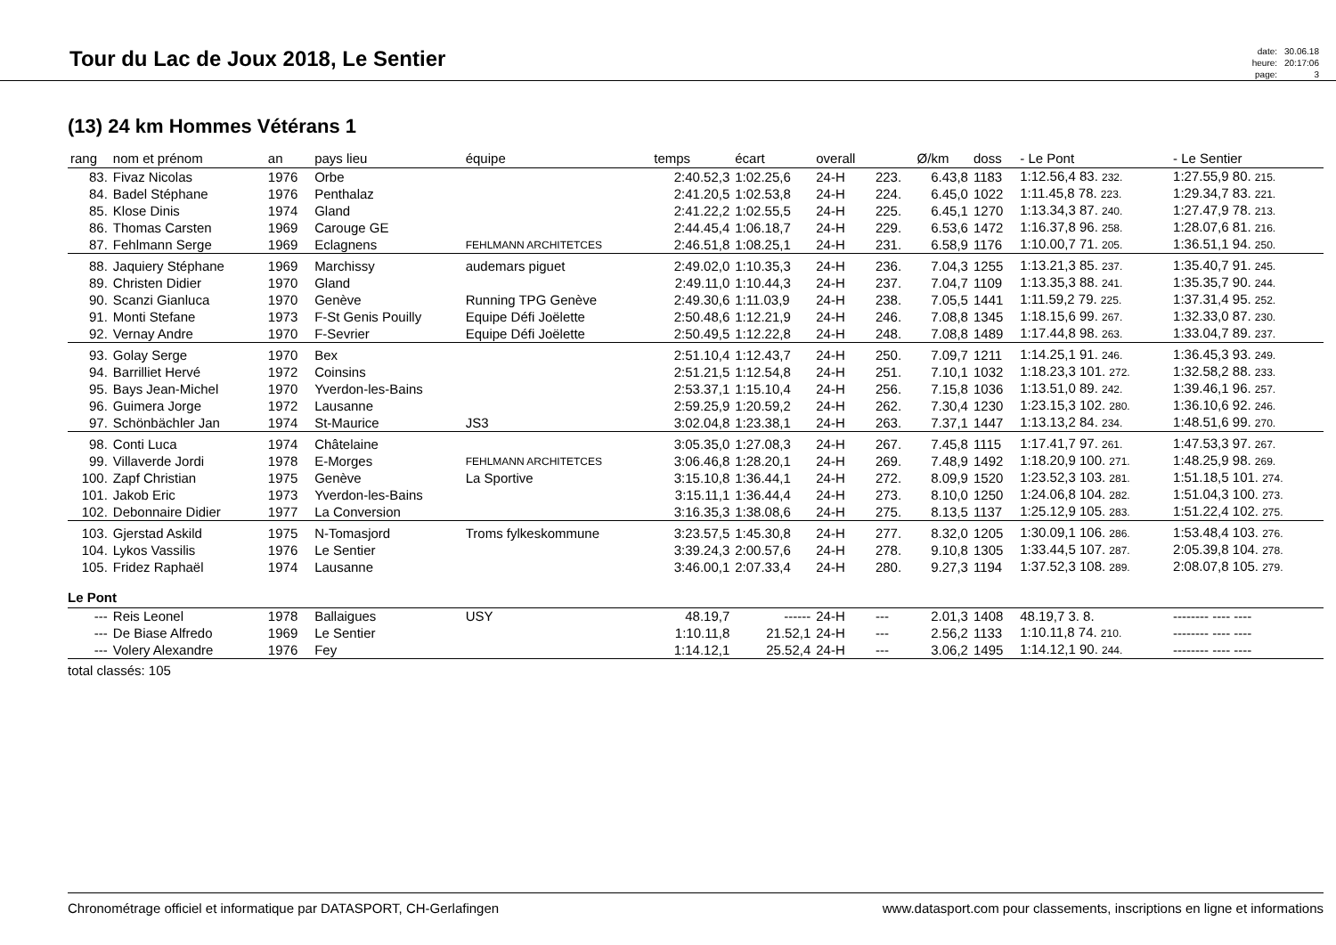Tour du Lac de Joux 2018, Le Sentier
| date: | 30.06.18 |
| heure: | 20:17:06 |
| page: | 3 |
(13) 24 km Hommes Vétérans 1
| rang | nom et prénom | an | pays lieu | équipe | temps | écart | overall | | Ø/km | doss | - Le Pont | - Le Sentier |
| --- | --- | --- | --- | --- | --- | --- | --- | --- | --- | --- | --- | --- |
| 83. | Fivaz Nicolas | 1976 | Orbe | | 2:40.52,3 | 1:02.25,6 | 24-H | 223. | 6.43,8 | 1183 | 1:12.56,4 83. 232. | 1:27.55,9 80. 215. |
| 84. | Badel Stéphane | 1976 | Penthalaz | | 2:41.20,5 | 1:02.53,8 | 24-H | 224. | 6.45,0 | 1022 | 1:11.45,8 78. 223. | 1:29.34,7 83. 221. |
| 85. | Klose Dinis | 1974 | Gland | | 2:41.22,2 | 1:02.55,5 | 24-H | 225. | 6.45,1 | 1270 | 1:13.34,3 87. 240. | 1:27.47,9 78. 213. |
| 86. | Thomas Carsten | 1969 | Carouge GE | | 2:44.45,4 | 1:06.18,7 | 24-H | 229. | 6.53,6 | 1472 | 1:16.37,8 96. 258. | 1:28.07,6 81. 216. |
| 87. | Fehlmann Serge | 1969 | Eclagnens | FEHLMANN ARCHITETCES | 2:46.51,8 | 1:08.25,1 | 24-H | 231. | 6.58,9 | 1176 | 1:10.00,7 71. 205. | 1:36.51,1 94. 250. |
| 88. | Jaquiery Stéphane | 1969 | Marchissy | audemars piguet | 2:49.02,0 | 1:10.35,3 | 24-H | 236. | 7.04,3 | 1255 | 1:13.21,3 85. 237. | 1:35.40,7 91. 245. |
| 89. | Christen Didier | 1970 | Gland | | 2:49.11,0 | 1:10.44,3 | 24-H | 237. | 7.04,7 | 1109 | 1:13.35,3 88. 241. | 1:35.35,7 90. 244. |
| 90. | Scanzi Gianluca | 1970 | Genève | Running TPG Genève | 2:49.30,6 | 1:11.03,9 | 24-H | 238. | 7.05,5 | 1441 | 1:11.59,2 79. 225. | 1:37.31,4 95. 252. |
| 91. | Monti Stefane | 1973 | F-St Genis Pouilly | Equipe Défi Joëlette | 2:50.48,6 | 1:12.21,9 | 24-H | 246. | 7.08,8 | 1345 | 1:18.15,6 99. 267. | 1:32.33,0 87. 230. |
| 92. | Vernay Andre | 1970 | F-Sevrier | Equipe Défi Joëlette | 2:50.49,5 | 1:12.22,8 | 24-H | 248. | 7.08,8 | 1489 | 1:17.44,8 98. 263. | 1:33.04,7 89. 237. |
| 93. | Golay Serge | 1970 | Bex | | 2:51.10,4 | 1:12.43,7 | 24-H | 250. | 7.09,7 | 1211 | 1:14.25,1 91. 246. | 1:36.45,3 93. 249. |
| 94. | Barrilliet Hervé | 1972 | Coinsins | | 2:51.21,5 | 1:12.54,8 | 24-H | 251. | 7.10,1 | 1032 | 1:18.23,3 101. 272. | 1:32.58,2 88. 233. |
| 95. | Bays Jean-Michel | 1970 | Yverdon-les-Bains | | 2:53.37,1 | 1:15.10,4 | 24-H | 256. | 7.15,8 | 1036 | 1:13.51,0 89. 242. | 1:39.46,1 96. 257. |
| 96. | Guimera Jorge | 1972 | Lausanne | | 2:59.25,9 | 1:20.59,2 | 24-H | 262. | 7.30,4 | 1230 | 1:23.15,3 102. 280. | 1:36.10,6 92. 246. |
| 97. | Schönbächler Jan | 1974 | St-Maurice | JS3 | 3:02.04,8 | 1:23.38,1 | 24-H | 263. | 7.37,1 | 1447 | 1:13.13,2 84. 234. | 1:48.51,6 99. 270. |
| 98. | Conti Luca | 1974 | Châtelaine | | 3:05.35,0 | 1:27.08,3 | 24-H | 267. | 7.45,8 | 1115 | 1:17.41,7 97. 261. | 1:47.53,3 97. 267. |
| 99. | Villaverde Jordi | 1978 | E-Morges | FEHLMANN ARCHITETCES | 3:06.46,8 | 1:28.20,1 | 24-H | 269. | 7.48,9 | 1492 | 1:18.20,9 100. 271. | 1:48.25,9 98. 269. |
| 100. | Zapf Christian | 1975 | Genève | La Sportive | 3:15.10,8 | 1:36.44,1 | 24-H | 272. | 8.09,9 | 1520 | 1:23.52,3 103. 281. | 1:51.18,5 101. 274. |
| 101. | Jakob Eric | 1973 | Yverdon-les-Bains | | 3:15.11,1 | 1:36.44,4 | 24-H | 273. | 8.10,0 | 1250 | 1:24.06,8 104. 282. | 1:51.04,3 100. 273. |
| 102. | Debonnaire Didier | 1977 | La Conversion | | 3:16.35,3 | 1:38.08,6 | 24-H | 275. | 8.13,5 | 1137 | 1:25.12,9 105. 283. | 1:51.22,4 102. 275. |
| 103. | Gjerstad Askild | 1975 | N-Tomasjord | Troms fylkeskommune | 3:23.57,5 | 1:45.30,8 | 24-H | 277. | 8.32,0 | 1205 | 1:30.09,1 106. 286. | 1:53.48,4 103. 276. |
| 104. | Lykos Vassilis | 1976 | Le Sentier | | 3:39.24,3 | 2:00.57,6 | 24-H | 278. | 9.10,8 | 1305 | 1:33.44,5 107. 287. | 2:05.39,8 104. 278. |
| 105. | Fridez Raphaël | 1974 | Lausanne | | 3:46.00,1 | 2:07.33,4 | 24-H | 280. | 9.27,3 | 1194 | 1:37.52,3 108. 289. | 2:08.07,8 105. 279. |
| Le Pont | | | | | | | | | | | | |
| --- | Reis Leonel | 1978 | Ballaigues | USY | 48.19,7 | ------ | 24-H | --- | 2.01,3 | 1408 | 48.19,7 3. 8. | -------- ---- ---- |
| --- | De Biase Alfredo | 1969 | Le Sentier | | 1:10.11,8 | 21.52,1 | 24-H | --- | 2.56,2 | 1133 | 1:10.11,8 74. 210. | -------- ---- ---- |
| --- | Volery Alexandre | 1976 | Fey | | 1:14.12,1 | 25.52,4 | 24-H | --- | 3.06,2 | 1495 | 1:14.12,1 90. 244. | -------- ---- ---- |
total classés: 105
Chronométrage officiel et informatique par DATASPORT, CH-Gerlafingen www.datasport.com pour classements, inscriptions en ligne et informations